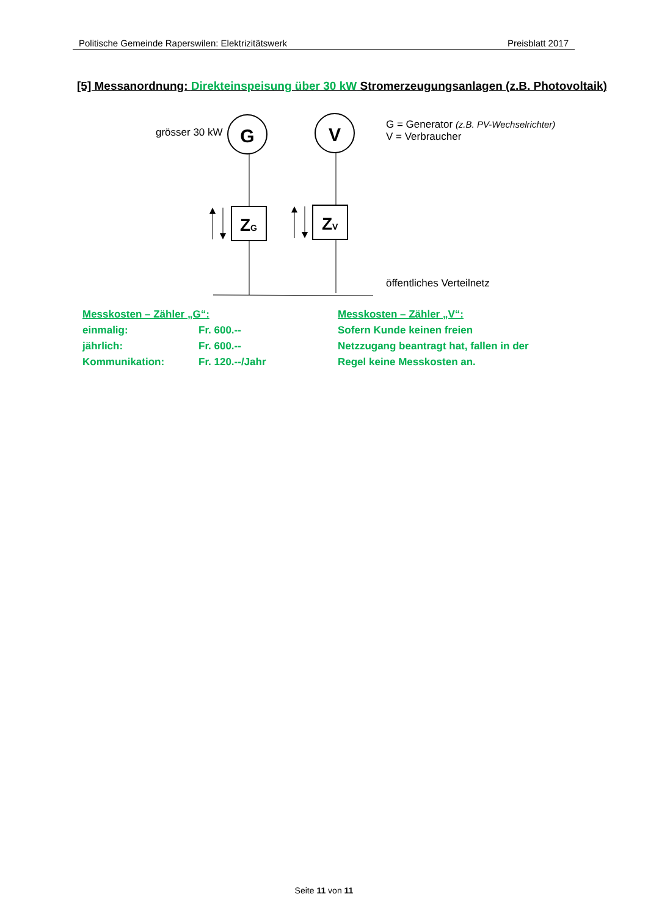Politische Gemeinde Raperswilen: Elektrizitätswerk Preisblatt 2017
[5] Messanordnung: Direkteinspeisung über 30 kW Stromerzeugungsanlagen (z.B. Photovoltaik)
G
V
ZG
ZV
grösser 30 kW
G = Generator (z.B. PV-Wechselrichter)
V = Verbraucher
öffentliches Verteilnetz
Messkosten – Zähler „G“:
einmalig: Fr. 600.--
jährlich: Fr. 600.--
Kommunikation: Fr. 120.--/Jahr
Messkosten – Zähler „V“:
Sofern Kunde keinen freien
Netzzugang beantragt hat, fallen in der
Regel keine Messkosten an.
Seite 11 von 11